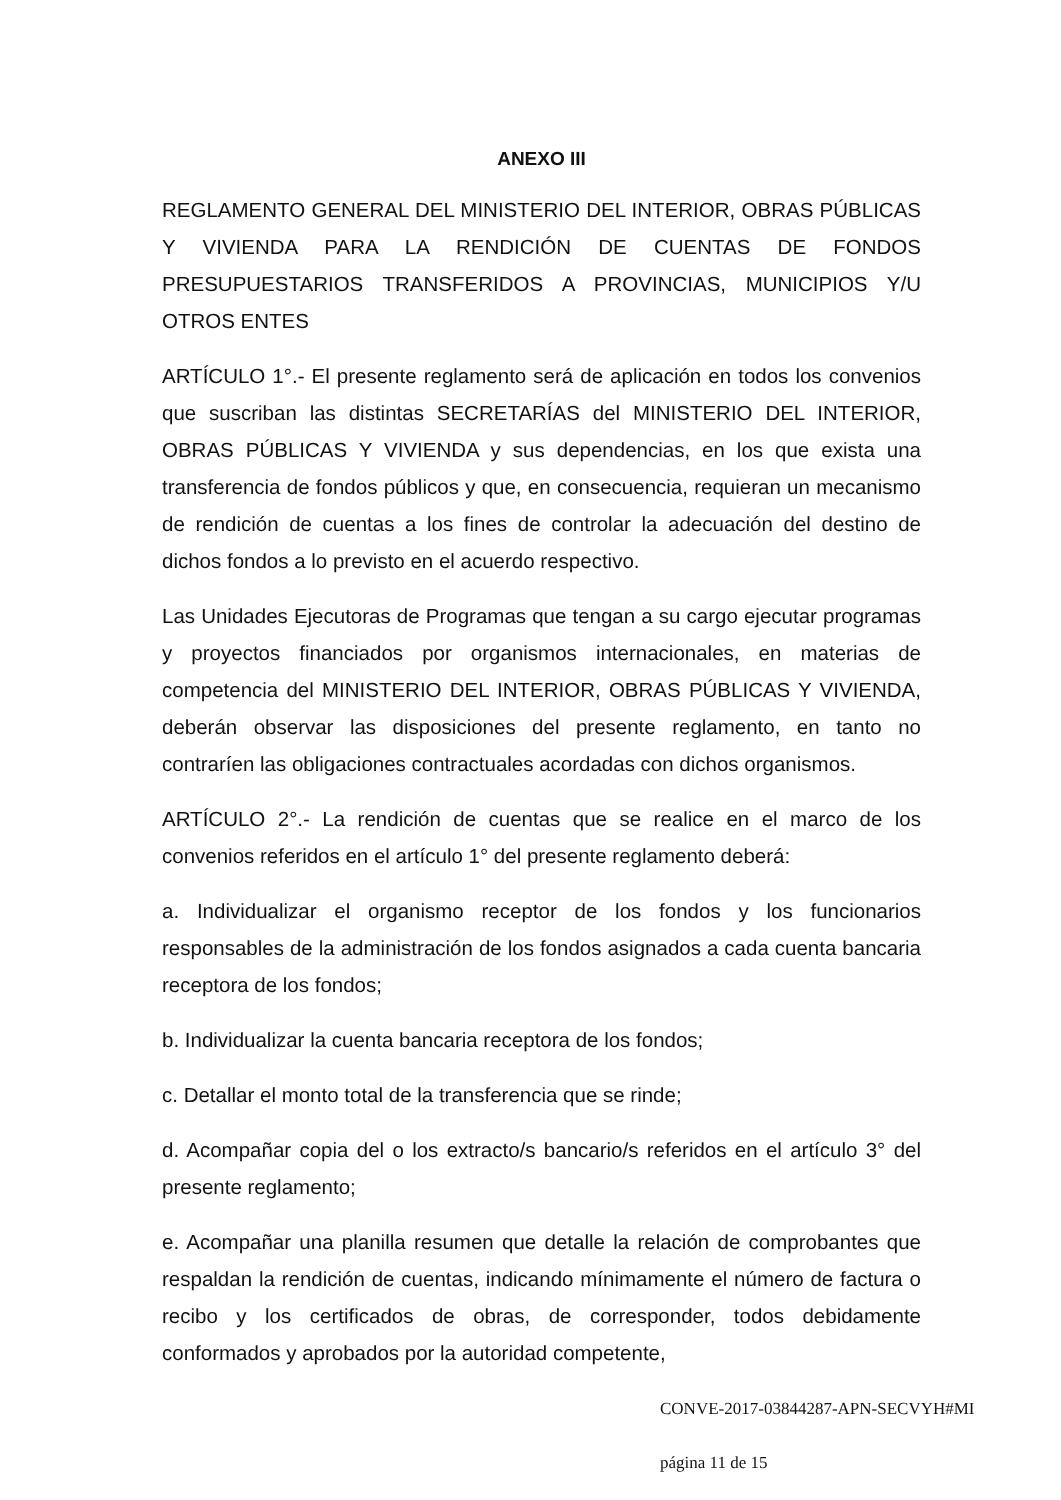ANEXO III
REGLAMENTO GENERAL DEL MINISTERIO DEL INTERIOR, OBRAS PÚBLICAS Y VIVIENDA PARA LA RENDICIÓN DE CUENTAS DE FONDOS PRESUPUESTARIOS TRANSFERIDOS A PROVINCIAS, MUNICIPIOS Y/U OTROS ENTES
ARTÍCULO 1°.- El presente reglamento será de aplicación en todos los convenios que suscriban las distintas SECRETARÍAS del MINISTERIO DEL INTERIOR, OBRAS PÚBLICAS Y VIVIENDA y sus dependencias, en los que exista una transferencia de fondos públicos y que, en consecuencia, requieran un mecanismo de rendición de cuentas a los fines de controlar la adecuación del destino de dichos fondos a lo previsto en el acuerdo respectivo.
Las Unidades Ejecutoras de Programas que tengan a su cargo ejecutar programas y proyectos financiados por organismos internacionales, en materias de competencia del MINISTERIO DEL INTERIOR, OBRAS PÚBLICAS Y VIVIENDA, deberán observar las disposiciones del presente reglamento, en tanto no contraríen las obligaciones contractuales acordadas con dichos organismos.
ARTÍCULO 2°.- La rendición de cuentas que se realice en el marco de los convenios referidos en el artículo 1° del presente reglamento deberá:
a. Individualizar el organismo receptor de los fondos y los funcionarios responsables de la administración de los fondos asignados a cada cuenta bancaria receptora de los fondos;
b. Individualizar la cuenta bancaria receptora de los fondos;
c. Detallar el monto total de la transferencia que se rinde;
d. Acompañar copia del o los extracto/s bancario/s referidos en el artículo 3° del presente reglamento;
e. Acompañar una planilla resumen que detalle la relación de comprobantes que respaldan la rendición de cuentas, indicando mínimamente el número de factura o recibo y los certificados de obras, de corresponder, todos debidamente conformados y aprobados por la autoridad competente,
CONVE-2017-03844287-APN-SECVYH#MI
página 11 de 15